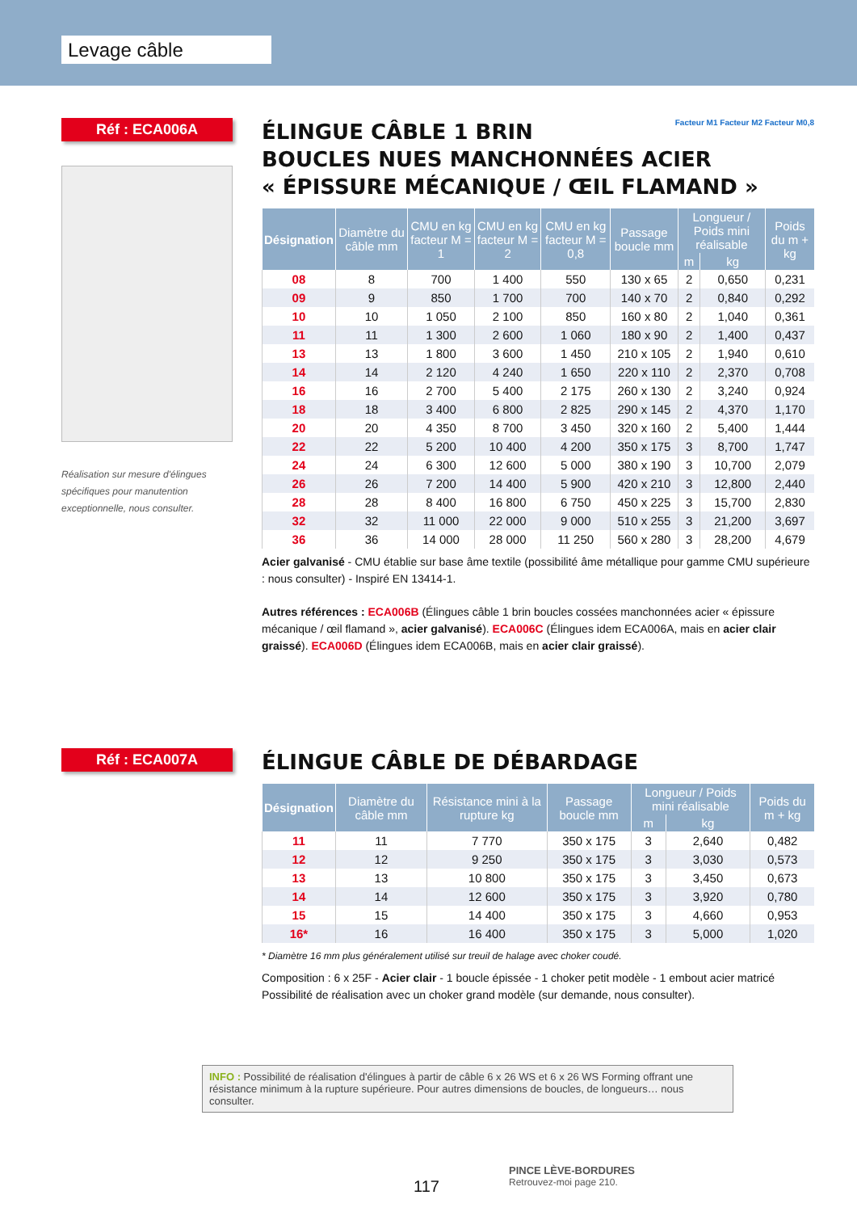Levage câble
Réf : ECA006A
Réalisation sur mesure d'élingues spécifiques pour manutention exceptionnelle, nous consulter.
Facteur M1 Facteur M2 Facteur M0,8
ÉLINGUE CÂBLE 1 BRIN
BOUCLES NUES MANCHONNÉES ACIER
« ÉPISSURE MÉCANIQUE / ŒIL FLAMAND »
| Désignation | Diamètre du câble mm | CMU en kg facteur M = 1 | CMU en kg facteur M = 2 | CMU en kg facteur M = 0,8 | Passage boucle mm | Longueur / Poids mini réalisable | | Poids du m + kg |
| --- | --- | --- | --- | --- | --- | --- | --- | --- |
| | | | | | | m | kg | |
| 08 | 8 | 700 | 1 400 | 550 | 130 x 65 | 2 | 0,650 | 0,231 |
| 09 | 9 | 850 | 1 700 | 700 | 140 x 70 | 2 | 0,840 | 0,292 |
| 10 | 10 | 1 050 | 2 100 | 850 | 160 x 80 | 2 | 1,040 | 0,361 |
| 11 | 11 | 1 300 | 2 600 | 1 060 | 180 x 90 | 2 | 1,400 | 0,437 |
| 13 | 13 | 1 800 | 3 600 | 1 450 | 210 x 105 | 2 | 1,940 | 0,610 |
| 14 | 14 | 2 120 | 4 240 | 1 650 | 220 x 110 | 2 | 2,370 | 0,708 |
| 16 | 16 | 2 700 | 5 400 | 2 175 | 260 x 130 | 2 | 3,240 | 0,924 |
| 18 | 18 | 3 400 | 6 800 | 2 825 | 290 x 145 | 2 | 4,370 | 1,170 |
| 20 | 20 | 4 350 | 8 700 | 3 450 | 320 x 160 | 2 | 5,400 | 1,444 |
| 22 | 22 | 5 200 | 10 400 | 4 200 | 350 x 175 | 3 | 8,700 | 1,747 |
| 24 | 24 | 6 300 | 12 600 | 5 000 | 380 x 190 | 3 | 10,700 | 2,079 |
| 26 | 26 | 7 200 | 14 400 | 5 900 | 420 x 210 | 3 | 12,800 | 2,440 |
| 28 | 28 | 8 400 | 16 800 | 6 750 | 450 x 225 | 3 | 15,700 | 2,830 |
| 32 | 32 | 11 000 | 22 000 | 9 000 | 510 x 255 | 3 | 21,200 | 3,697 |
| 36 | 36 | 14 000 | 28 000 | 11 250 | 560 x 280 | 3 | 28,200 | 4,679 |
Acier galvanisé - CMU établie sur base âme textile (possibilité âme métallique pour gamme CMU supérieure : nous consulter) - Inspiré EN 13414-1.
Autres références : ECA006B (Élingues câble 1 brin boucles cossées manchonnées acier « épissure mécanique / œil flamand », acier galvanisé). ECA006C (Élingues idem ECA006A, mais en acier clair graissé). ECA006D (Élingues idem ECA006B, mais en acier clair graissé).
Réf : ECA007A
ÉLINGUE CÂBLE DE DÉBARDAGE
| Désignation | Diamètre du câble mm | Résistance mini à la rupture kg | Passage boucle mm | Longueur / Poids mini réalisable | | Poids du m + kg |
| --- | --- | --- | --- | --- | --- | --- |
| | | | | m | kg | |
| 11 | 11 | 7 770 | 350 x 175 | 3 | 2,640 | 0,482 |
| 12 | 12 | 9 250 | 350 x 175 | 3 | 3,030 | 0,573 |
| 13 | 13 | 10 800 | 350 x 175 | 3 | 3,450 | 0,673 |
| 14 | 14 | 12 600 | 350 x 175 | 3 | 3,920 | 0,780 |
| 15 | 15 | 14 400 | 350 x 175 | 3 | 4,660 | 0,953 |
| 16* | 16 | 16 400 | 350 x 175 | 3 | 5,000 | 1,020 |
* Diamètre 16 mm plus généralement utilisé sur treuil de halage avec choker coudé.
Composition : 6 x 25F - Acier clair - 1 boucle épissée - 1 choker petit modèle - 1 embout acier matricé
Possibilité de réalisation avec un choker grand modèle (sur demande, nous consulter).
INFO : Possibilité de réalisation d'élingues à partir de câble 6 x 26 WS et 6 x 26 WS Forming offrant une résistance minimum à la rupture supérieure. Pour autres dimensions de boucles, de longueurs… nous consulter.
117
PINCE LÈVE-BORDURES
Retrouvez-moi page 210.